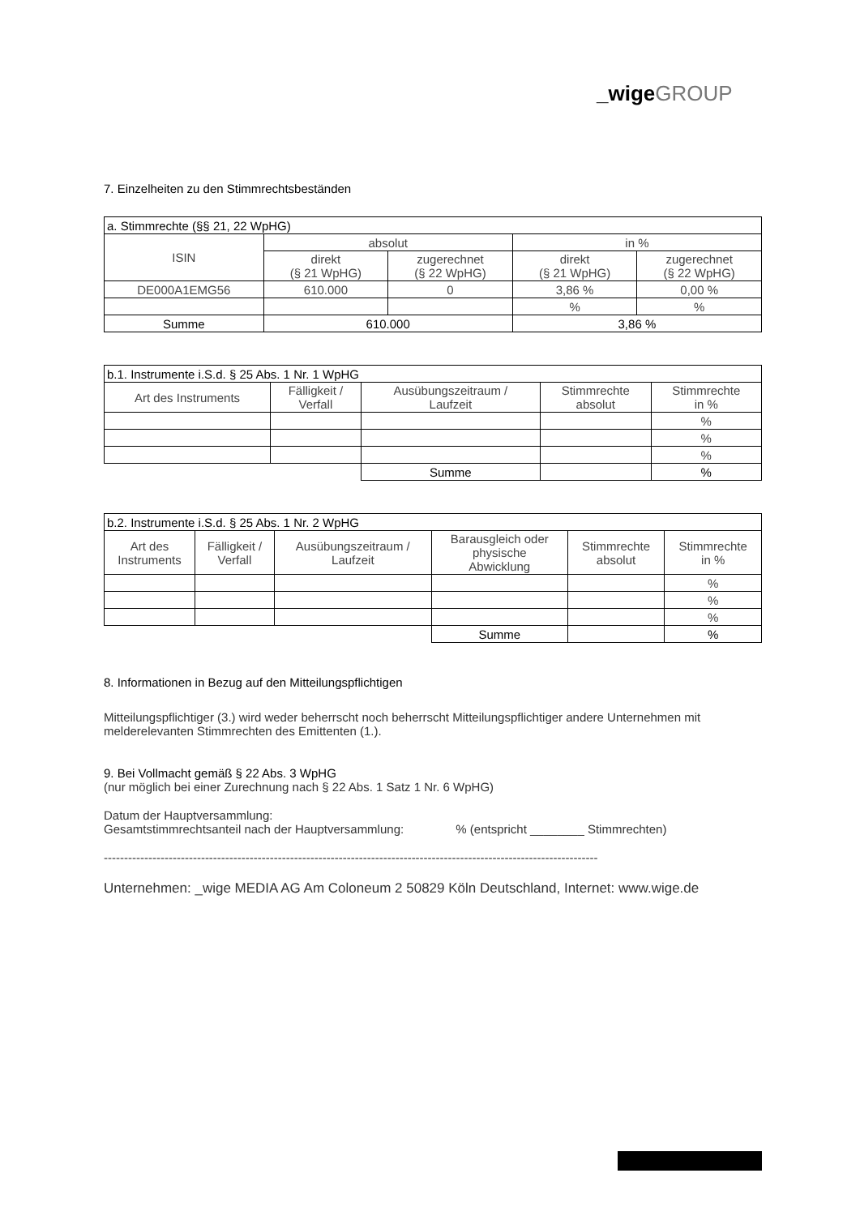_wige GROUP
7. Einzelheiten zu den Stimmrechtsbeständen
| a. Stimmrechte (§§ 21, 22 WpHG) | | | | |
| --- | --- | --- | --- | --- |
| ISIN | absolut | | in % | |
| | direkt (§ 21 WpHG) | zugerechnet (§ 22 WpHG) | direkt (§ 21 WpHG) | zugerechnet (§ 22 WpHG) |
| DE000A1EMG56 | 610.000 | 0 | 3,86 % | 0,00 % |
| | | | % | % |
| Summe | 610.000 | | 3,86 % | |
| b.1. Instrumente i.S.d. § 25 Abs. 1 Nr. 1 WpHG | | | | |
| --- | --- | --- | --- | --- |
| Art des Instruments | Fälligkeit / Verfall | Ausübungszeitraum / Laufzeit | Stimmrechte absolut | Stimmrechte in % |
| | | | | % |
| | | | | % |
| | | | | % |
| | | Summe | | % |
| b.2. Instrumente i.S.d. § 25 Abs. 1 Nr. 2 WpHG | | | | | |
| --- | --- | --- | --- | --- | --- |
| Art des Instruments | Fälligkeit / Verfall | Ausübungszeitraum / Laufzeit | Barausgleich oder physische Abwicklung | Stimmrechte absolut | Stimmrechte in % |
| | | | | | % |
| | | | | | % |
| | | | | | % |
| | | | Summe | | % |
8. Informationen in Bezug auf den Mitteilungspflichtigen
Mitteilungspflichtiger (3.) wird weder beherrscht noch beherrscht Mitteilungspflichtiger andere Unternehmen mit melderelevanten Stimmrechten des Emittenten (1.).
9. Bei Vollmacht gemäß § 22 Abs. 3 WpHG
(nur möglich bei einer Zurechnung nach § 22 Abs. 1 Satz 1 Nr. 6 WpHG)
Datum der Hauptversammlung:
Gesamtstimmrechtsanteil nach der Hauptversammlung: % (entspricht ________ Stimmrechten)
--------------------------------------------------------------------------------------------------------------------------
Unternehmen: _wige MEDIA AG Am Coloneum 2 50829 Köln Deutschland, Internet: www.wige.de